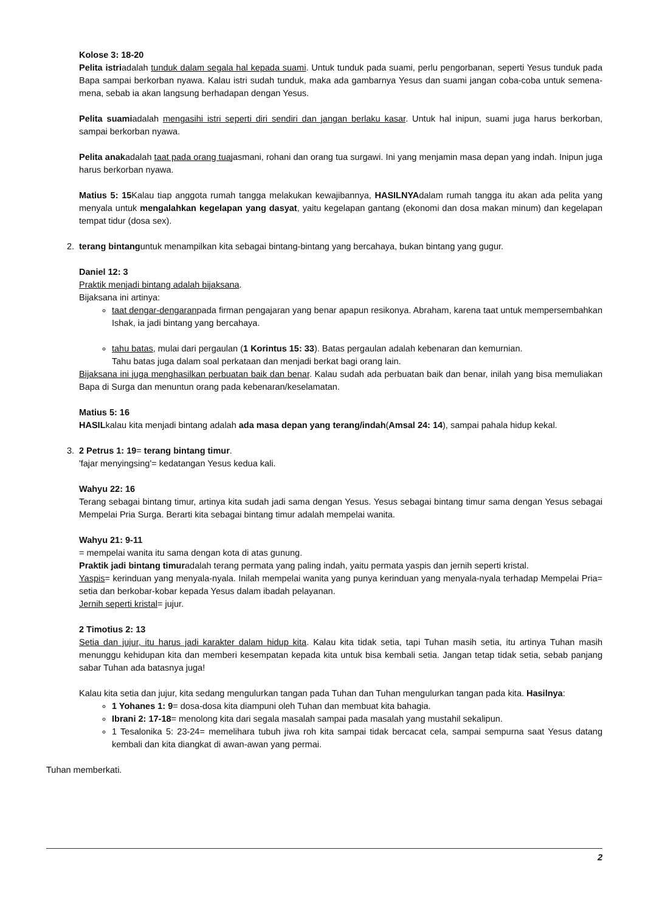Kolose 3: 18-20
Pelita istriadalah tunduk dalam segala hal kepada suami. Untuk tunduk pada suami, perlu pengorbanan, seperti Yesus tunduk pada Bapa sampai berkorban nyawa. Kalau istri sudah tunduk, maka ada gambarnya Yesus dan suami jangan coba-coba untuk semena-mena, sebab ia akan langsung berhadapan dengan Yesus.
Pelita suamiadalah mengasihi istri seperti diri sendiri dan jangan berlaku kasar. Untuk hal inipun, suami juga harus berkorban, sampai berkorban nyawa.
Pelita anakadalah taat pada orang tuajasmani, rohani dan orang tua surgawi. Ini yang menjamin masa depan yang indah. Inipun juga harus berkorban nyawa.
Matius 5: 15 Kalau tiap anggota rumah tangga melakukan kewajibannya, HASILNYAdalam rumah tangga itu akan ada pelita yang menyala untuk mengalahkan kegelapan yang dasyat, yaitu kegelapan gantang (ekonomi dan dosa makan minum) dan kegelapan tempat tidur (dosa sex).
2. terang bintanguntuk menampilkan kita sebagai bintang-bintang yang bercahaya, bukan bintang yang gugur.
Daniel 12: 3
Praktik menjadi bintang adalah bijaksana.
Bijaksana ini artinya:
taat dengar-dengaranpada firman pengajaran yang benar apapun resikonya. Abraham, karena taat untuk mempersembahkan Ishak, ia jadi bintang yang bercahaya.
tahu batas, mulai dari pergaulan (1 Korintus 15: 33). Batas pergaulan adalah kebenaran dan kemurnian.
Tahu batas juga dalam soal perkataan dan menjadi berkat bagi orang lain.
Bijaksana ini juga menghasilkan perbuatan baik dan benar. Kalau sudah ada perbuatan baik dan benar, inilah yang bisa memuliakan Bapa di Surga dan menuntun orang pada kebenaran/keselamatan.
Matius 5: 16
HASILkalau kita menjadi bintang adalah ada masa depan yang terang/indah(Amsal 24: 14), sampai pahala hidup kekal.
3. 2 Petrus 1: 19= terang bintang timur.
'fajar menyingsing'= kedatangan Yesus kedua kali.
Wahyu 22: 16
Terang sebagai bintang timur, artinya kita sudah jadi sama dengan Yesus. Yesus sebagai bintang timur sama dengan Yesus sebagai Mempelai Pria Surga. Berarti kita sebagai bintang timur adalah mempelai wanita.
Wahyu 21: 9-11
= mempelai wanita itu sama dengan kota di atas gunung.
Praktik jadi bintang timuradalah terang permata yang paling indah, yaitu permata yaspis dan jernih seperti kristal.
Yaspis= kerinduan yang menyala-nyala. Inilah mempelai wanita yang punya kerinduan yang menyala-nyala terhadap Mempelai Pria= setia dan berkobar-kobar kepada Yesus dalam ibadah pelayanan.
Jernih seperti kristal= jujur.
2 Timotius 2: 13
Setia dan jujur, itu harus jadi karakter dalam hidup kita. Kalau kita tidak setia, tapi Tuhan masih setia, itu artinya Tuhan masih menunggu kehidupan kita dan memberi kesempatan kepada kita untuk bisa kembali setia. Jangan tetap tidak setia, sebab panjang sabar Tuhan ada batasnya juga!
Kalau kita setia dan jujur, kita sedang mengulurkan tangan pada Tuhan dan Tuhan mengulurkan tangan pada kita. Hasilnya:
1 Yohanes 1: 9= dosa-dosa kita diampuni oleh Tuhan dan membuat kita bahagia.
Ibrani 2: 17-18= menolong kita dari segala masalah sampai pada masalah yang mustahil sekalipun.
1 Tesalonika 5: 23-24= memelihara tubuh jiwa roh kita sampai tidak bercacat cela, sampai sempurna saat Yesus datang kembali dan kita diangkat di awan-awan yang permai.
Tuhan memberkati.
2